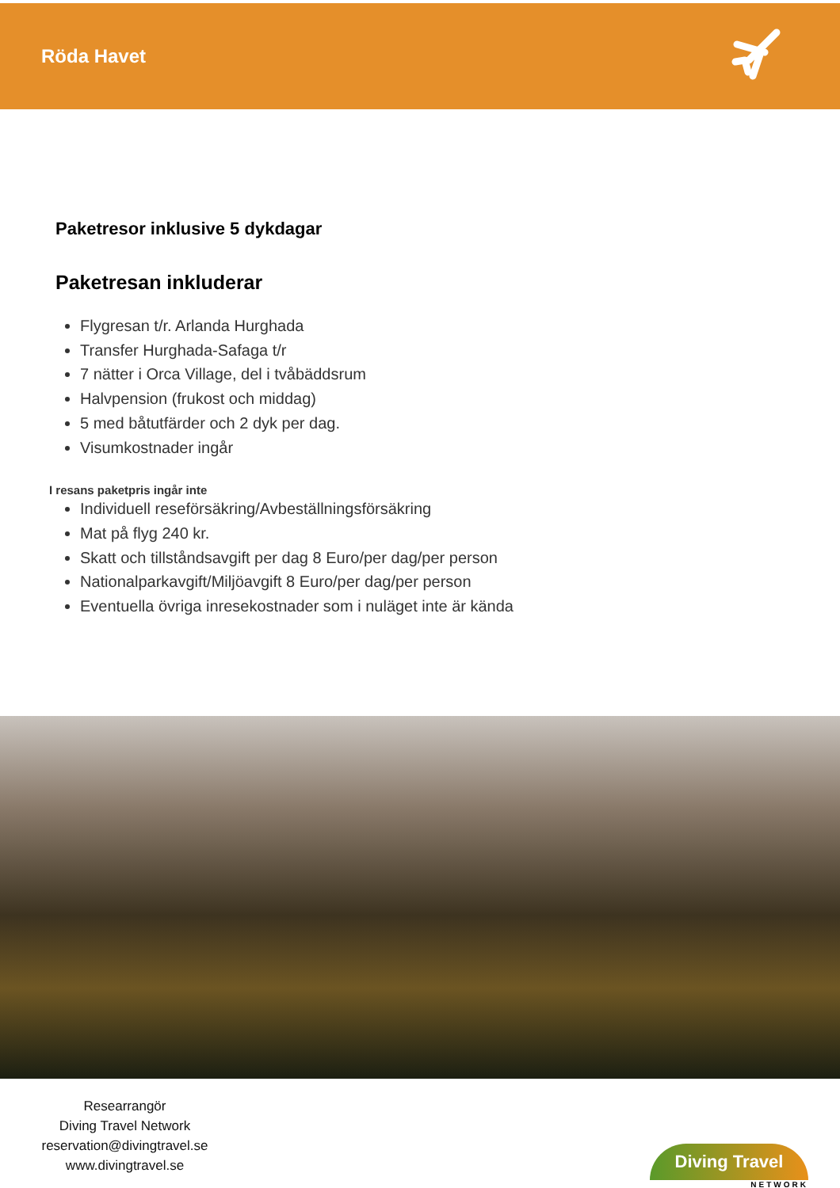Röda Havet
Paketresor inklusive 5 dykdagar
Paketresan inkluderar
Flygresan t/r. Arlanda Hurghada
Transfer Hurghada-Safaga t/r
7 nätter i Orca Village, del i tvåbäddsrum
Halvpension (frukost och middag)
5 med båtutfärder och 2 dyk per dag.
Visumkostnader ingår
I resans paketpris ingår inte
Individuell reseförsäkring/Avbeställningsförsäkring
Mat på flyg 240 kr.
Skatt och tillståndsavgift per dag 8 Euro/per dag/per person
Nationalparkavgift/Miljöavgift 8 Euro/per dag/per person
Eventuella övriga inresekostnader som i nuläget inte är kända
Researrangör
Diving Travel Network
reservation@divingtravel.se
www.divingtravel.se
Diving Travel
NETWORK